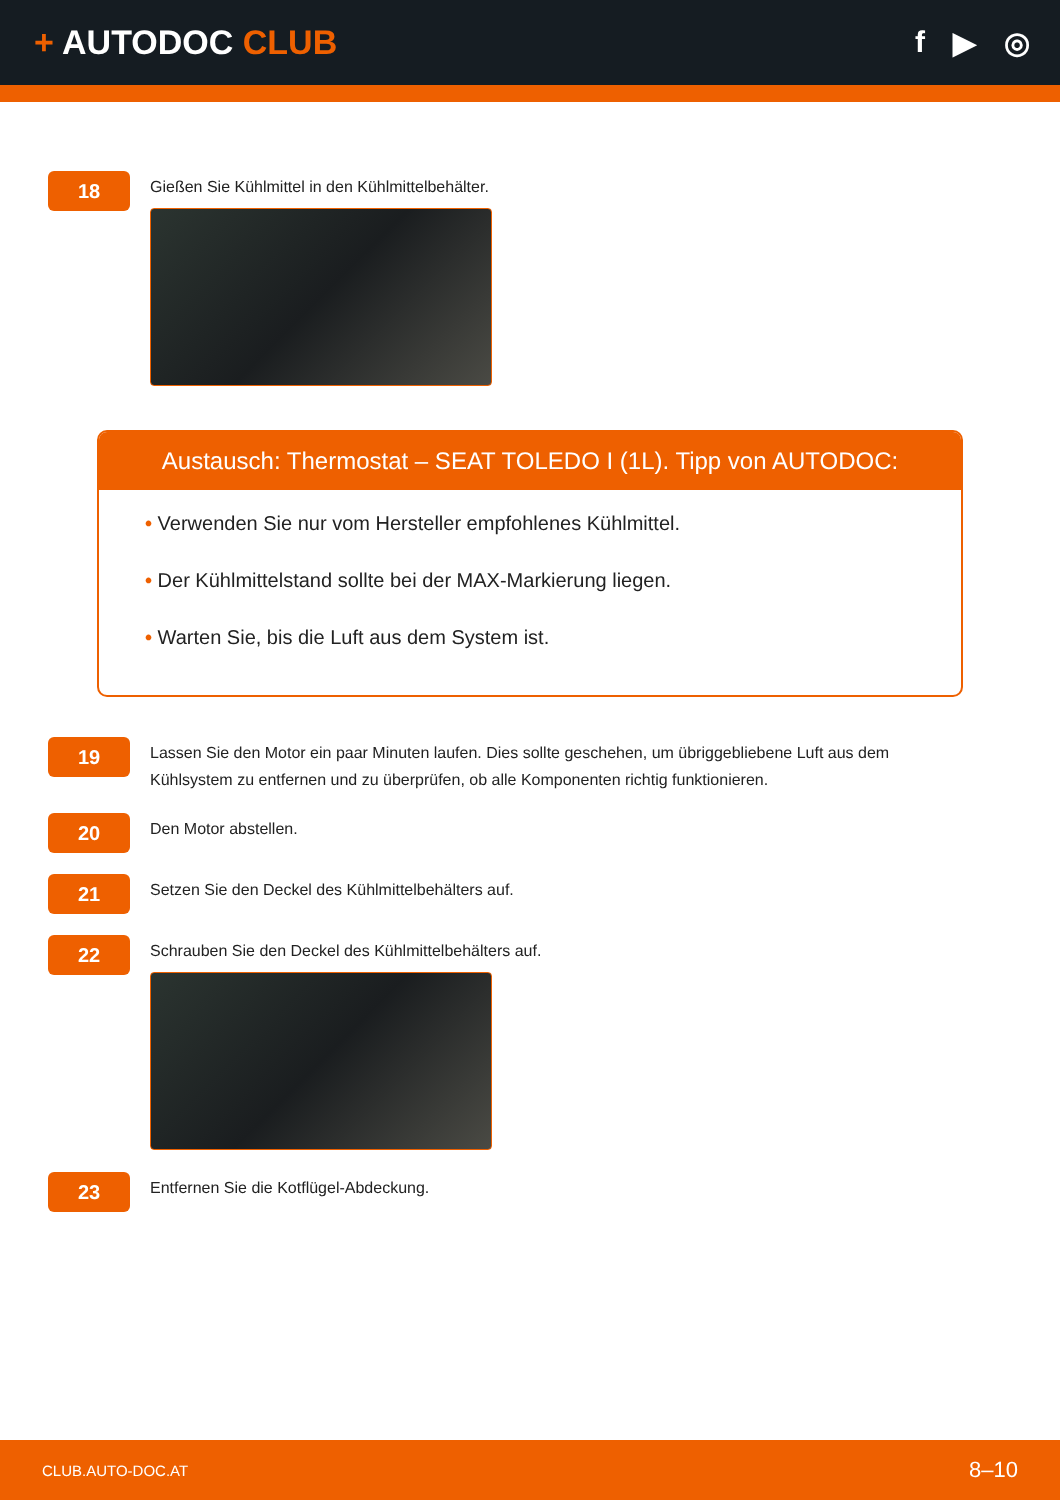+ AUTODOC CLUB f ▶ ◎
18
Gießen Sie Kühlmittel in den Kühlmittelbehälter.
Austausch: Thermostat – SEAT TOLEDO I (1L). Tipp von AUTODOC:
• Verwenden Sie nur vom Hersteller empfohlenes Kühlmittel.
• Der Kühlmittelstand sollte bei der MAX-Markierung liegen.
• Warten Sie, bis die Luft aus dem System ist.
19
Lassen Sie den Motor ein paar Minuten laufen. Dies sollte geschehen, um übriggebliebene Luft aus dem Kühlsystem zu entfernen und zu überprüfen, ob alle Komponenten richtig funktionieren.
20
Den Motor abstellen.
21
Setzen Sie den Deckel des Kühlmittelbehälters auf.
22
Schrauben Sie den Deckel des Kühlmittelbehälters auf.
23
Entfernen Sie die Kotflügel-Abdeckung.
CLUB.AUTO-DOC.AT 8–10